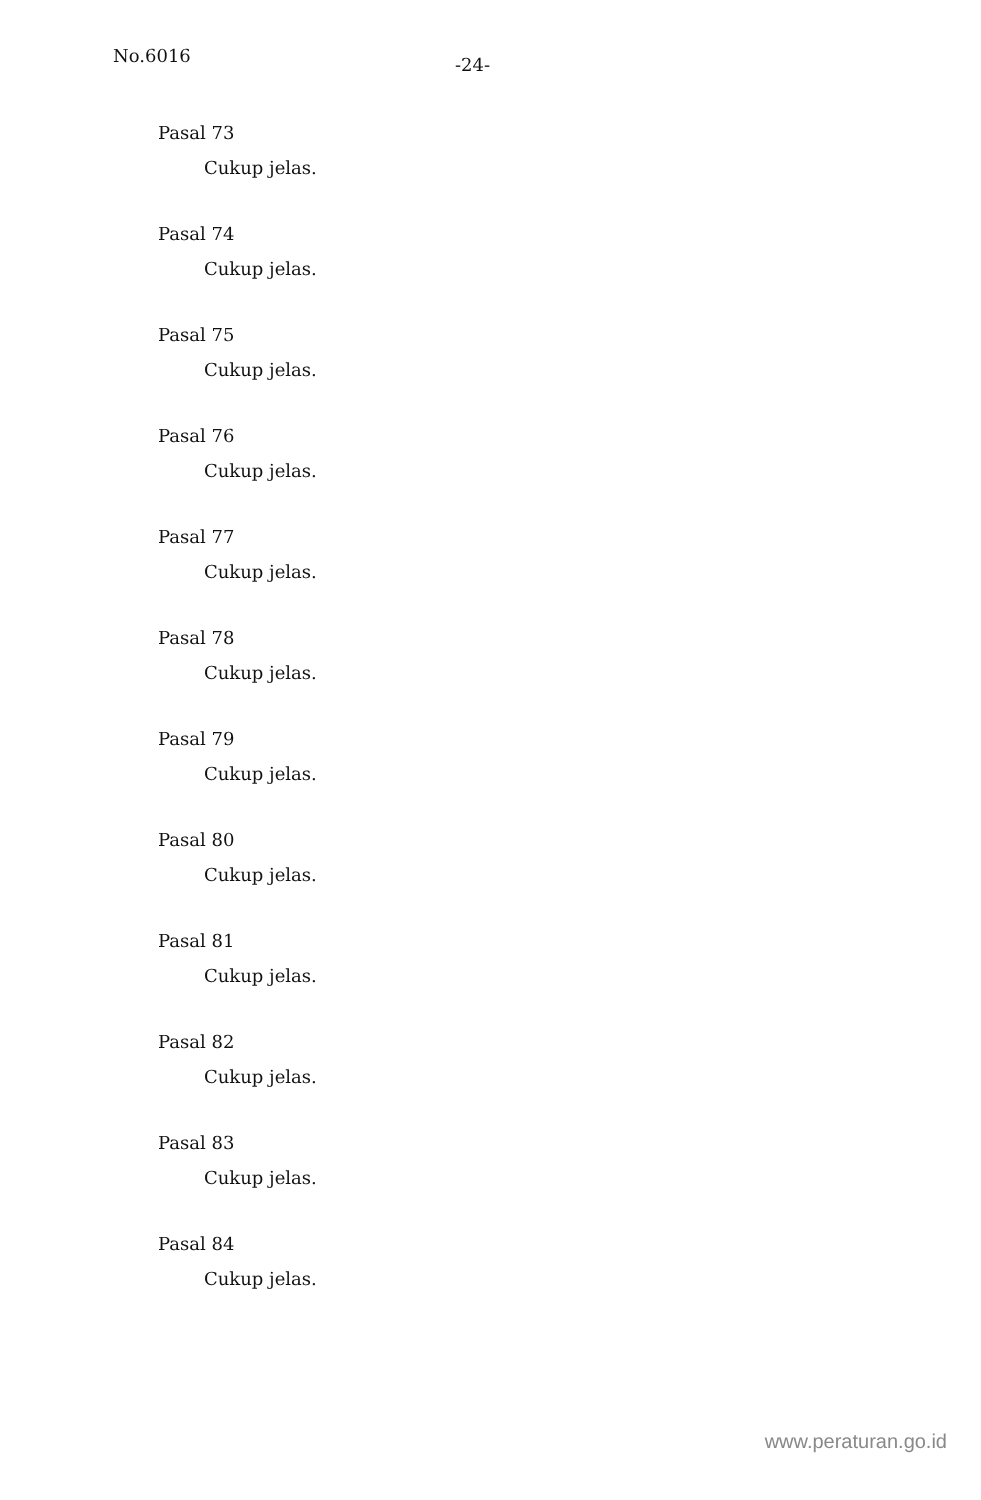No.6016 -24-
Pasal 73
Cukup jelas.
Pasal 74
Cukup jelas.
Pasal 75
Cukup jelas.
Pasal 76
Cukup jelas.
Pasal 77
Cukup jelas.
Pasal 78
Cukup jelas.
Pasal 79
Cukup jelas.
Pasal 80
Cukup jelas.
Pasal 81
Cukup jelas.
Pasal 82
Cukup jelas.
Pasal 83
Cukup jelas.
Pasal 84
Cukup jelas.
www.peraturan.go.id